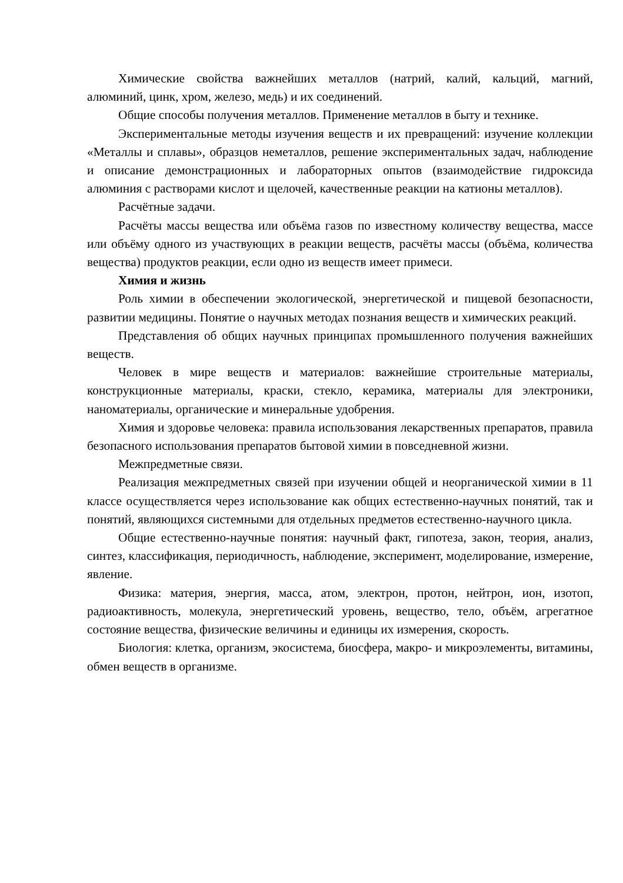Химические свойства важнейших металлов (натрий, калий, кальций, магний, алюминий, цинк, хром, железо, медь) и их соединений.
Общие способы получения металлов. Применение металлов в быту и технике.
Экспериментальные методы изучения веществ и их превращений: изучение коллекции «Металлы и сплавы», образцов неметаллов, решение экспериментальных задач, наблюдение и описание демонстрационных и лабораторных опытов (взаимодействие гидроксида алюминия с растворами кислот и щелочей, качественные реакции на катионы металлов).
Расчётные задачи.
Расчёты массы вещества или объёма газов по известному количеству вещества, массе или объёму одного из участвующих в реакции веществ, расчёты массы (объёма, количества вещества) продуктов реакции, если одно из веществ имеет примеси.
Химия и жизнь
Роль химии в обеспечении экологической, энергетической и пищевой безопасности, развитии медицины. Понятие о научных методах познания веществ и химических реакций.
Представления об общих научных принципах промышленного получения важнейших веществ.
Человек в мире веществ и материалов: важнейшие строительные материалы, конструкционные материалы, краски, стекло, керамика, материалы для электроники, наноматериалы, органические и минеральные удобрения.
Химия и здоровье человека: правила использования лекарственных препаратов, правила безопасного использования препаратов бытовой химии в повседневной жизни.
Межпредметные связи.
Реализация межпредметных связей при изучении общей и неорганической химии в 11 классе осуществляется через использование как общих естественно-научных понятий, так и понятий, являющихся системными для отдельных предметов естественно-научного цикла.
Общие естественно-научные понятия: научный факт, гипотеза, закон, теория, анализ, синтез, классификация, периодичность, наблюдение, эксперимент, моделирование, измерение, явление.
Физика: материя, энергия, масса, атом, электрон, протон, нейтрон, ион, изотоп, радиоактивность, молекула, энергетический уровень, вещество, тело, объём, агрегатное состояние вещества, физические величины и единицы их измерения, скорость.
Биология: клетка, организм, экосистема, биосфера, макро- и микроэлементы, витамины, обмен веществ в организме.